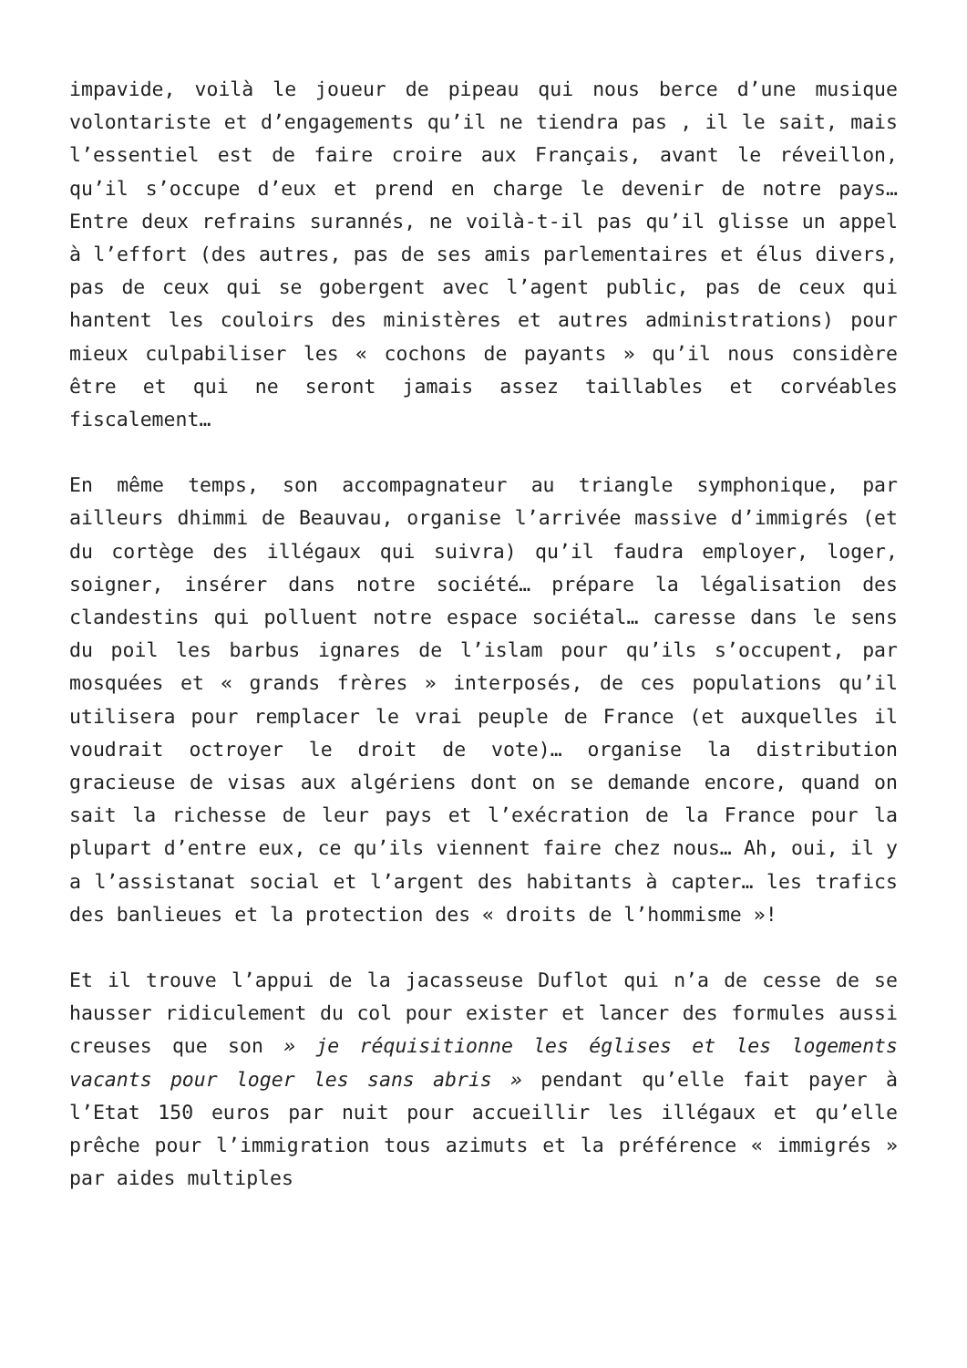impavide, voilà le joueur de pipeau qui nous berce d’une musique volontariste et d’engagements qu’il ne tiendra pas , il le sait, mais l’essentiel est de faire croire aux Français, avant le réveillon, qu’il s’occupe d’eux et prend en charge le devenir de notre pays… Entre deux refrains surannés, ne voilà-t-il pas qu’il glisse un appel à l’effort (des autres, pas de ses amis parlementaires et élus divers, pas de ceux qui se gobergent avec l’agent public, pas de ceux qui hantent les couloirs des ministères et autres administrations) pour mieux culpabiliser les « cochons de payants » qu’il nous considère être et qui ne seront jamais assez taillables et corvéables fiscalement…
En même temps, son accompagnateur au triangle symphonique, par ailleurs dhimmi de Beauvau, organise l’arrivée massive d’immigrés (et du cortège des illégaux qui suivra) qu’il faudra employer, loger, soigner, insérer dans notre société… prépare la légalisation des clandestins qui polluent notre espace sociétal… caresse dans le sens du poil les barbus ignares de l’islam pour qu’ils s’occupent, par mosquées et « grands frères » interposés, de ces populations qu’il utilisera pour remplacer le vrai peuple de France (et auxquelles il voudrait octroyer le droit de vote)… organise la distribution gracieuse de visas aux algériens dont on se demande encore, quand on sait la richesse de leur pays et l’exécration de la France pour la plupart d’entre eux, ce qu’ils viennent faire chez nous… Ah, oui, il y a l’assistanat social et l’argent des habitants à capter… les trafics des banlieues et la protection des « droits de l’hommisme »!
Et il trouve l’appui de la jacasseuse Duflot qui n’a de cesse de se hausser ridiculement du col pour exister et lancer des formules aussi creuses que son » je réquisitionne les églises et les logements vacants pour loger les sans abris » pendant qu’elle fait payer à l’Etat 150 euros par nuit pour accueillir les illégaux et qu’elle prêche pour l’immigration tous azimuts et la préférence « immigrés » par aides multiples